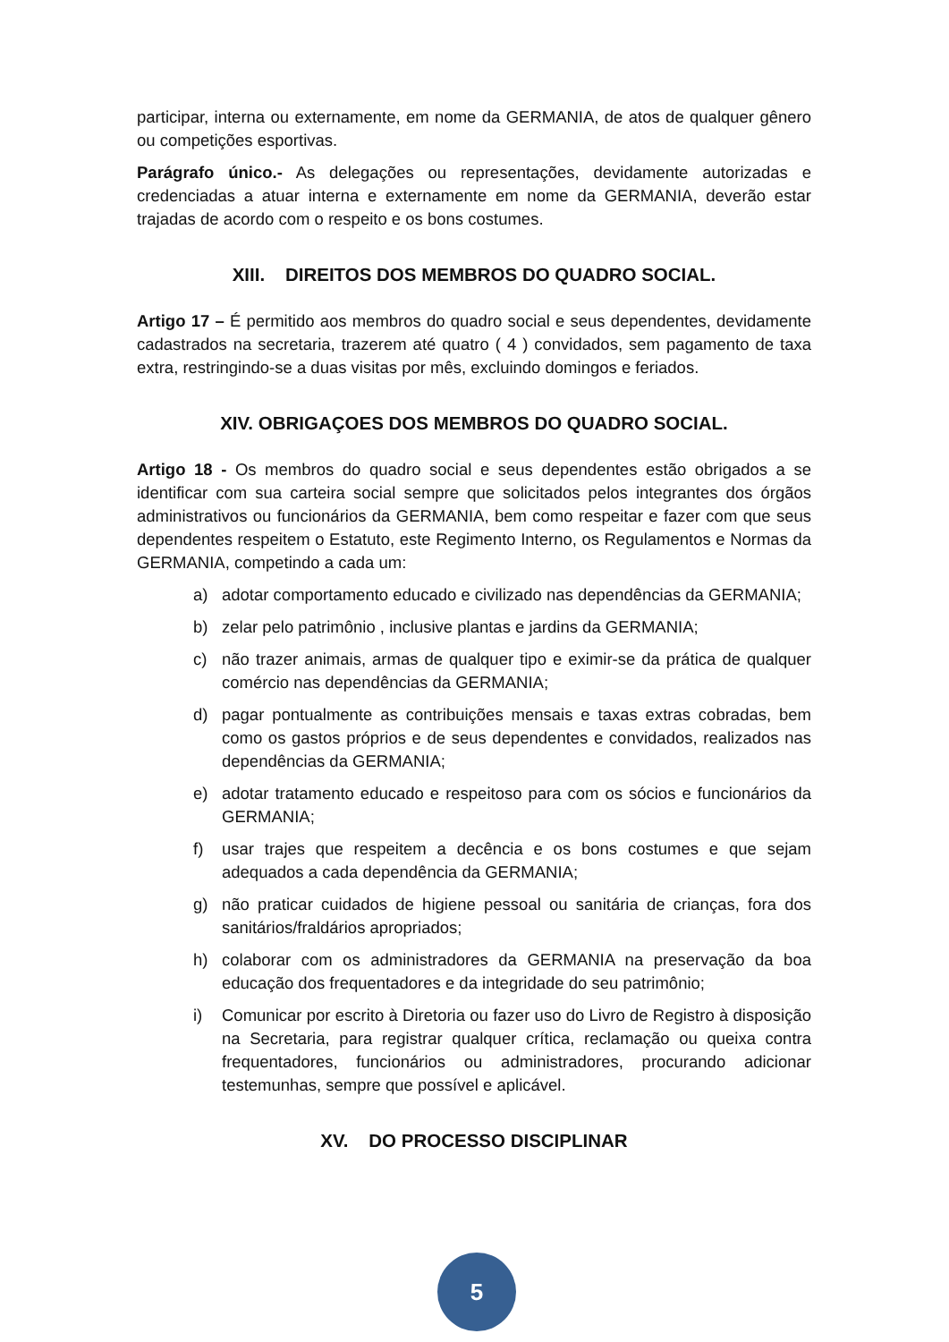participar, interna ou externamente, em nome da GERMANIA, de atos de qualquer gênero ou competições esportivas.
Parágrafo único.- As delegações ou representações, devidamente autorizadas e credenciadas a atuar interna e externamente em nome da GERMANIA, deverão estar trajadas de acordo com o respeito e os bons costumes.
XIII. DIREITOS DOS MEMBROS DO QUADRO SOCIAL.
Artigo 17 – É permitido aos membros do quadro social e seus dependentes, devidamente cadastrados na secretaria, trazerem até quatro ( 4 ) convidados, sem pagamento de taxa extra, restringindo-se a duas visitas por mês, excluindo domingos e feriados.
XIV. OBRIGAÇOES DOS MEMBROS DO QUADRO SOCIAL.
Artigo 18 - Os membros do quadro social e seus dependentes estão obrigados a se identificar com sua carteira social sempre que solicitados pelos integrantes dos órgãos administrativos ou funcionários da GERMANIA, bem como respeitar e fazer com que seus dependentes respeitem o Estatuto, este Regimento Interno, os Regulamentos e Normas da GERMANIA, competindo a cada um:
a) adotar comportamento educado e civilizado nas dependências da GERMANIA;
b) zelar pelo patrimônio , inclusive plantas e jardins da GERMANIA;
c) não trazer animais, armas de qualquer tipo e eximir-se da prática de qualquer comércio nas dependências da GERMANIA;
d) pagar pontualmente as contribuições mensais e taxas extras cobradas, bem como os gastos próprios e de seus dependentes e convidados, realizados nas dependências da GERMANIA;
e) adotar tratamento educado e respeitoso para com os sócios e funcionários da GERMANIA;
f) usar trajes que respeitem a decência e os bons costumes e que sejam adequados a cada dependência da GERMANIA;
g) não praticar cuidados de higiene pessoal ou sanitária de crianças, fora dos sanitários/fraldários apropriados;
h) colaborar com os administradores da GERMANIA na preservação da boa educação dos frequentadores e da integridade do seu patrimônio;
i) Comunicar por escrito à Diretoria ou fazer uso do Livro de Registro à disposição na Secretaria, para registrar qualquer crítica, reclamação ou queixa contra frequentadores, funcionários ou administradores, procurando adicionar testemunhas, sempre que possível e aplicável.
XV. DO PROCESSO DISCIPLINAR
5